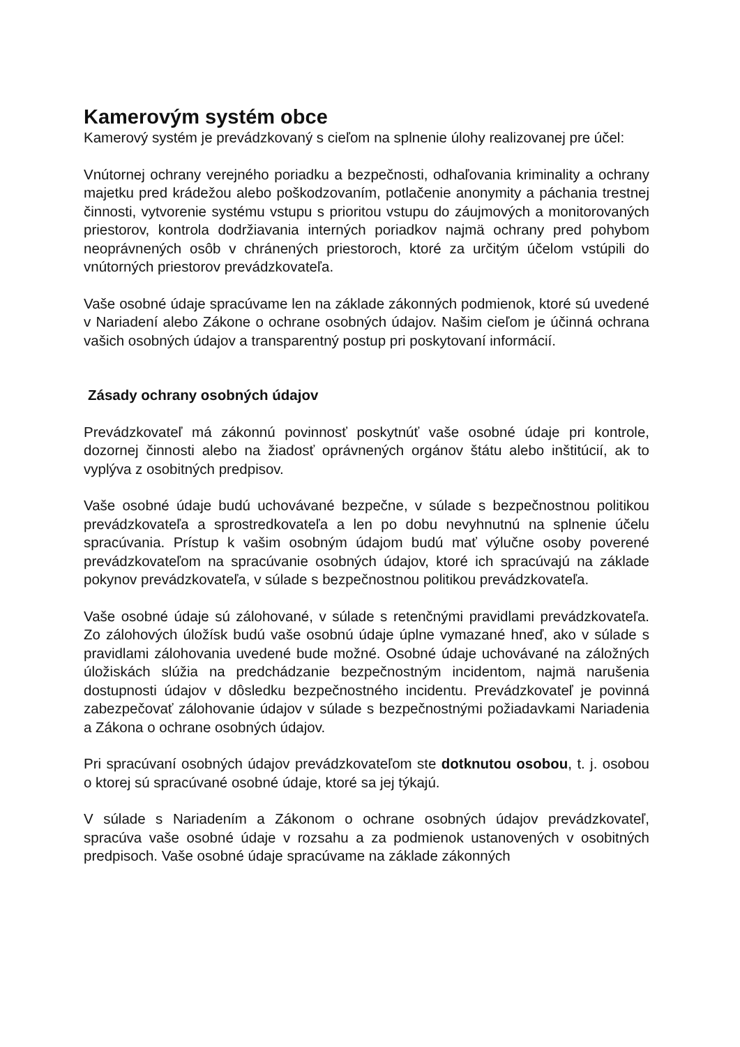Kamerovým systém obce
Kamerový systém je prevádzkovaný s cieľom na splnenie úlohy realizovanej pre účel:
Vnútornej ochrany verejného poriadku a bezpečnosti, odhaľovania kriminality a ochrany majetku pred krádežou alebo poškodzovaním, potlačenie anonymity a páchania trestnej činnosti, vytvorenie systému vstupu s prioritou vstupu do záujmových a monitorovaných priestorov, kontrola dodržiavania interných poriadkov najmä ochrany pred pohybom neoprávnených osôb v chránených priestoroch, ktoré za určitým účelom vstúpili do vnútorných priestorov prevádzkovateľa.
Vaše osobné údaje spracúvame len na základe zákonných podmienok, ktoré sú uvedené v Nariadení alebo Zákone o ochrane osobných údajov. Našim cieľom je účinná ochrana vašich osobných údajov a transparentný postup pri poskytovaní informácií.
Zásady ochrany osobných údajov
Prevádzkovateľ má zákonnú povinnosť poskytnúť vaše osobné údaje pri kontrole, dozornej činnosti alebo na žiadosť oprávnených orgánov štátu alebo inštitúcií, ak to vyplýva z osobitných predpisov.
Vaše osobné údaje budú uchovávané bezpečne, v súlade s bezpečnostnou politikou prevádzkovateľa a sprostredkovateľa a len po dobu nevyhnutnú na splnenie účelu spracúvania. Prístup k vašim osobným údajom budú mať výlučne osoby poverené prevádzkovateľom na spracúvanie osobných údajov, ktoré ich spracúvajú na základe pokynov prevádzkovateľa, v súlade s bezpečnostnou politikou prevádzkovateľa.
Vaše osobné údaje sú zálohované, v súlade s retenčnými pravidlami prevádzkovateľa. Zo zálohových úložísk budú vaše osobnú údaje úplne vymazané hneď, ako v súlade s pravidlami zálohovania uvedené bude možné. Osobné údaje uchovávané na záložných úložiskách slúžia na predchádzanie bezpečnostným incidentom, najmä narušenia dostupnosti údajov v dôsledku bezpečnostného incidentu. Prevádzkovateľ je povinná zabezpečovať zálohovanie údajov v súlade s bezpečnostnými požiadavkami Nariadenia a Zákona o ochrane osobných údajov.
Pri spracúvaní osobných údajov prevádzkovateľom ste dotknutou osobou, t. j. osobou o ktorej sú spracúvané osobné údaje, ktoré sa jej týkajú.
V súlade s Nariadením a Zákonom o ochrane osobných údajov prevádzkovateľ, spracúva vaše osobné údaje v rozsahu a za podmienok ustanovených v osobitných predpisoch. Vaše osobné údaje spracúvame na základe zákonných